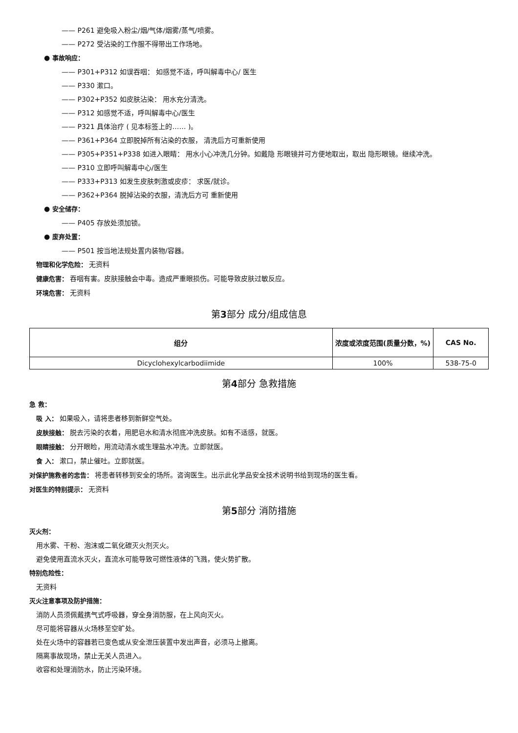—— P261 避免吸入粉尘/烟/气体/烟雾/蒸气/喷雾。
—— P272 受沾染的工作服不得带出工作场地。
● 事故响应：
—— P301+P312 如误吞咽： 如感觉不适，呼叫解毒中心/ 医生
—— P330 漱口。
—— P302+P352 如皮肤沾染： 用水充分清洗。
—— P312 如感觉不适，呼叫解毒中心/医生
—— P321 具体治疗 ( 见本标签上的…… )。
—— P361+P364 立即脱掉所有沾染的衣服， 清洗后方可重新使用
—— P305+P351+P338 如进入眼睛： 用水小心冲洗几分钟。如戴隐 形眼镜并可方便地取出，取出 隐形眼镜。继续冲洗。
—— P310 立即呼叫解毒中心/医生
—— P333+P313 如发生皮肤刺激或皮疹： 求医/就诊。
—— P362+P364 脱掉沾染的衣服，清洗后方可 重新使用
● 安全储存：
—— P405 存放处须加锁。
● 废弃处置：
—— P501 按当地法规处置内装物/容器。
物理和化学危险： 无资料
健康危害： 吞咽有害。皮肤接触会中毒。造成严重眼损伤。可能导致皮肤过敏反应。
环境危害： 无资料
第3部分 成分/组成信息
| 组分 | 浓度或浓度范围(质量分数，%) | CAS No. |
| --- | --- | --- |
| Dicyclohexylcarbodiimide | 100% | 538-75-0 |
第4部分 急救措施
急 救：
吸 入： 如果吸入，请将患者移到新鲜空气处。
皮肤接触： 脱去污染的衣着，用肥皂水和清水彻底冲洗皮肤。如有不适感，就医。
眼睛接触： 分开眼睑，用流动清水或生理盐水冲洗。立即就医。
食 入： 漱口，禁止催吐。立即就医。
对保护施救者的忠告： 将患者转移到安全的场所。咨询医生。出示此化学品安全技术说明书给到现场的医生看。
对医生的特别提示： 无资料
第5部分 消防措施
灭火剂：
用水雾、干粉、泡沫或二氧化碳灭火剂灭火。
避免使用直流水灭火，直流水可能导致可燃性液体的飞溅，使火势扩散。
特别危险性：
无资料
灭火注意事项及防护措施：
消防人员须佩戴携气式呼吸器，穿全身消防服，在上风向灭火。
尽可能将容器从火场移至空旷处。
处在火场中的容器若已变色或从安全泄压装置中发出声音，必须马上撤离。
隔离事故现场，禁止无关人员进入。
收容和处理消防水，防止污染环境。